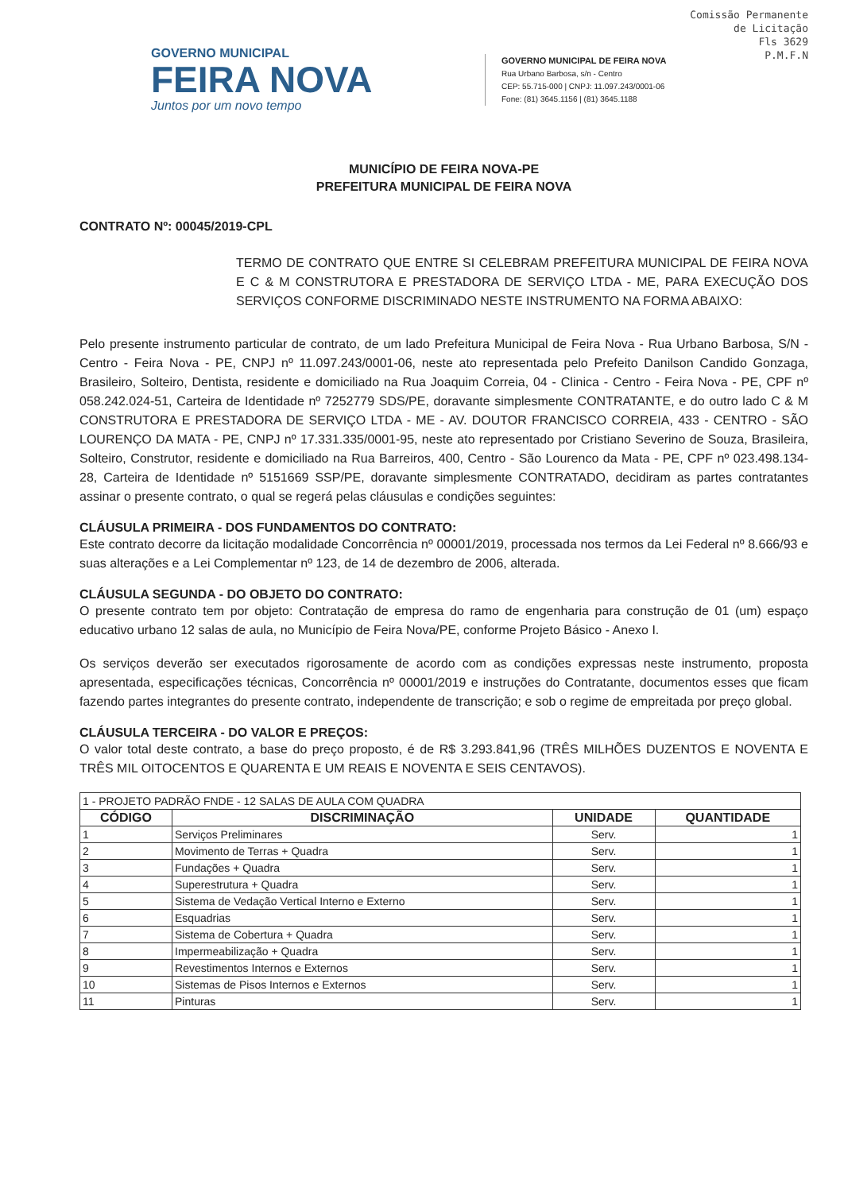Comissão Permanente
de Licitação
Fls 3629
P.M.F.N
GOVERNO MUNICIPAL
FEIRA NOVA
Juntos por um novo tempo
GOVERNO MUNICIPAL DE FEIRA NOVA
Rua Urbano Barbosa, s/n - Centro
CEP: 55.715-000 | CNPJ: 11.097.243/0001-06
Fone: (81) 3645.1156 | (81) 3645.1188
MUNICÍPIO DE FEIRA NOVA-PE
PREFEITURA MUNICIPAL DE FEIRA NOVA
CONTRATO Nº: 00045/2019-CPL
TERMO DE CONTRATO QUE ENTRE SI CELEBRAM PREFEITURA MUNICIPAL DE FEIRA NOVA E C & M CONSTRUTORA E PRESTADORA DE SERVIÇO LTDA - ME, PARA EXECUÇÃO DOS SERVIÇOS CONFORME DISCRIMINADO NESTE INSTRUMENTO NA FORMA ABAIXO:
Pelo presente instrumento particular de contrato, de um lado Prefeitura Municipal de Feira Nova - Rua Urbano Barbosa, S/N - Centro - Feira Nova - PE, CNPJ nº 11.097.243/0001-06, neste ato representada pelo Prefeito Danilson Candido Gonzaga, Brasileiro, Solteiro, Dentista, residente e domiciliado na Rua Joaquim Correia, 04 - Clinica - Centro - Feira Nova - PE, CPF nº 058.242.024-51, Carteira de Identidade nº 7252779 SDS/PE, doravante simplesmente CONTRATANTE, e do outro lado C & M CONSTRUTORA E PRESTADORA DE SERVIÇO LTDA - ME - AV. DOUTOR FRANCISCO CORREIA, 433 - CENTRO - SÃO LOURENÇO DA MATA - PE, CNPJ nº 17.331.335/0001-95, neste ato representado por Cristiano Severino de Souza, Brasileira, Solteiro, Construtor, residente e domiciliado na Rua Barreiros, 400, Centro - São Lourenco da Mata - PE, CPF nº 023.498.134-28, Carteira de Identidade nº 5151669 SSP/PE, doravante simplesmente CONTRATADO, decidiram as partes contratantes assinar o presente contrato, o qual se regerá pelas cláusulas e condições seguintes:
CLÁUSULA PRIMEIRA - DOS FUNDAMENTOS DO CONTRATO:
Este contrato decorre da licitação modalidade Concorrência nº 00001/2019, processada nos termos da Lei Federal nº 8.666/93 e suas alterações e a Lei Complementar nº 123, de 14 de dezembro de 2006, alterada.
CLÁUSULA SEGUNDA - DO OBJETO DO CONTRATO:
O presente contrato tem por objeto: Contratação de empresa do ramo de engenharia para construção de 01 (um) espaço educativo urbano 12 salas de aula, no Município de Feira Nova/PE, conforme Projeto Básico - Anexo I.
Os serviços deverão ser executados rigorosamente de acordo com as condições expressas neste instrumento, proposta apresentada, especificações técnicas, Concorrência nº 00001/2019 e instruções do Contratante, documentos esses que ficam fazendo partes integrantes do presente contrato, independente de transcrição; e sob o regime de empreitada por preço global.
CLÁUSULA TERCEIRA - DO VALOR E PREÇOS:
O valor total deste contrato, a base do preço proposto, é de R$ 3.293.841,96 (TRÊS MILHÕES DUZENTOS E NOVENTA E TRÊS MIL OITOCENTOS E QUARENTA E UM REAIS E NOVENTA E SEIS CENTAVOS).
| 1 - PROJETO PADRÃO FNDE - 12 SALAS DE AULA COM QUADRA | | | |
| CÓDIGO | DISCRIMINAÇÃO | UNIDADE | QUANTIDADE |
| 1 | Serviços Preliminares | Serv. | 1 |
| 2 | Movimento de Terras + Quadra | Serv. | 1 |
| 3 | Fundações + Quadra | Serv. | 1 |
| 4 | Superestrutura + Quadra | Serv. | 1 |
| 5 | Sistema de Vedação Vertical Interno e Externo | Serv. | 1 |
| 6 | Esquadrias | Serv. | 1 |
| 7 | Sistema de Cobertura + Quadra | Serv. | 1 |
| 8 | Impermeabilização + Quadra | Serv. | 1 |
| 9 | Revestimentos Internos e Externos | Serv. | 1 |
| 10 | Sistemas de Pisos Internos e Externos | Serv. | 1 |
| 11 | Pinturas | Serv. | 1 |